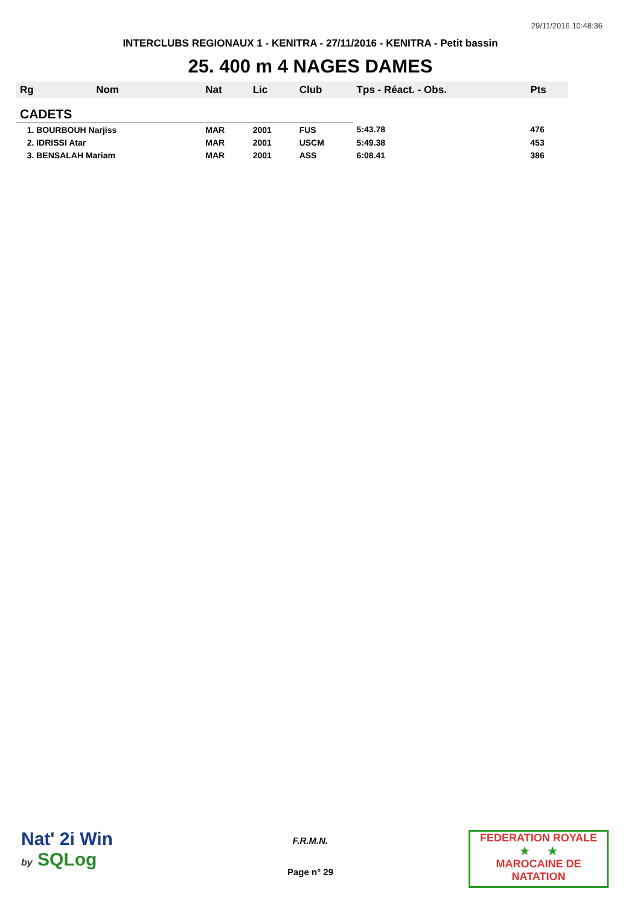29/11/2016 10:48:36
INTERCLUBS REGIONAUX 1 - KENITRA - 27/11/2016 - KENITRA - Petit bassin
25. 400 m 4 NAGES DAMES
| Rg | Nom | Nat | Lic | Club | Tps - Réact. - Obs. | Pts |
| --- | --- | --- | --- | --- | --- | --- |
| CADETS | | | | | | |
| 1. BOURBOUH Narjiss | | MAR | 2001 | FUS | 5:43.78 | 476 |
| 2. IDRISSI Atar | | MAR | 2001 | USCM | 5:49.38 | 453 |
| 3. BENSALAH Mariam | | MAR | 2001 | ASS | 6:08.41 | 386 |
Nat' 2i Win
by SQLog
F.R.M.N.
Page n° 29
FEDERATION ROYALE
★ ★
MAROCAINE DE NATATION